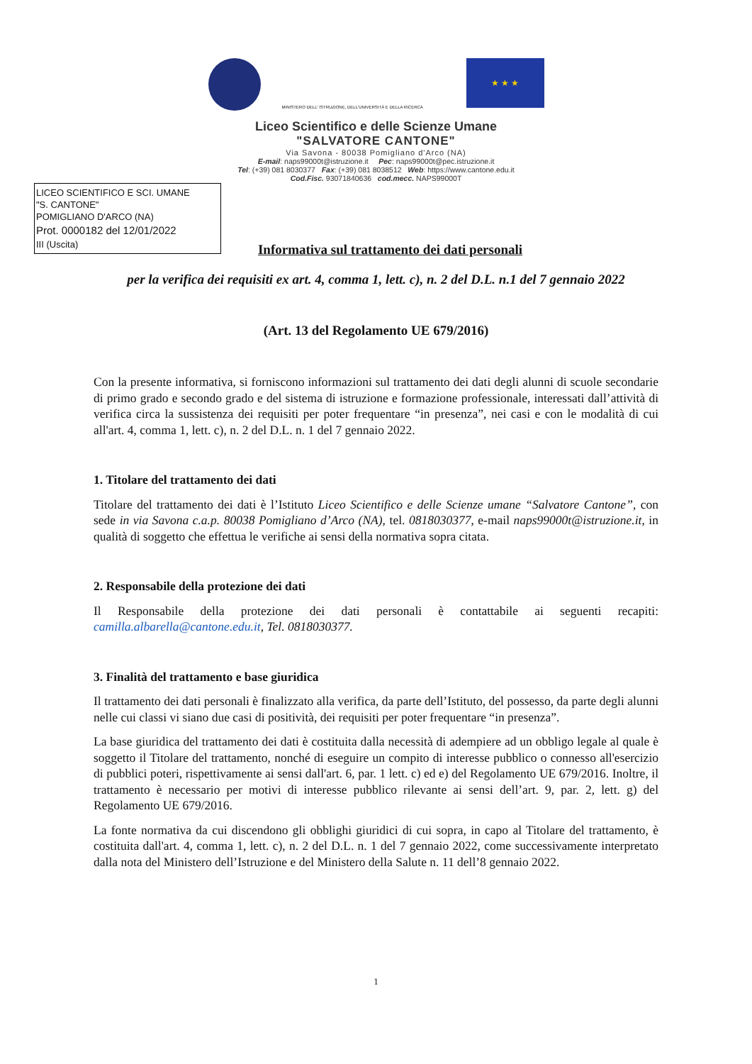MINISTERO DELL' ISTRUZIONE, DELL'UNIVERSITÀ E DELLA RICERCA
★ ★ ★
Liceo Scientifico e delle Scienze Umane
"SALVATORE CANTONE"
Via Savona - 80038 Pomigliano d'Arco (NA)
E-mail: naps99000t@istruzione.it Pec: naps99000t@pec.istruzione.it
Tel: (+39) 081 8030377 Fax: (+39) 081 8038512 Web: https://www.cantone.edu.it
Cod.Fisc. 93071840636 cod.mecc. NAPS99000T
LICEO SCIENTIFICO E SCI. UMANE
"S. CANTONE"
POMIGLIANO D'ARCO (NA)
Prot. 0000182 del 12/01/2022
III (Uscita)
Informativa sul trattamento dei dati personali
per la verifica dei requisiti ex art. 4, comma 1, lett. c), n. 2 del D.L. n.1 del 7 gennaio 2022
(Art. 13 del Regolamento UE 679/2016)
Con la presente informativa, si forniscono informazioni sul trattamento dei dati degli alunni di scuole secondarie di primo grado e secondo grado e del sistema di istruzione e formazione professionale, interessati dall’attività di verifica circa la sussistenza dei requisiti per poter frequentare “in presenza”, nei casi e con le modalità di cui all'art. 4, comma 1, lett. c), n. 2 del D.L. n. 1 del 7 gennaio 2022.
1. Titolare del trattamento dei dati
Titolare del trattamento dei dati è l’Istituto Liceo Scientifico e delle Scienze umane “Salvatore Cantone”, con sede in via Savona c.a.p. 80038 Pomigliano d’Arco (NA), tel. 0818030377, e-mail naps99000t@istruzione.it, in qualità di soggetto che effettua le verifiche ai sensi della normativa sopra citata.
2. Responsabile della protezione dei dati
Il Responsabile della protezione dei dati personali è contattabile ai seguenti recapiti: camilla.albarella@cantone.edu.it, Tel. 0818030377.
3. Finalità del trattamento e base giuridica
Il trattamento dei dati personali è finalizzato alla verifica, da parte dell’Istituto, del possesso, da parte degli alunni nelle cui classi vi siano due casi di positività, dei requisiti per poter frequentare “in presenza”.
La base giuridica del trattamento dei dati è costituita dalla necessità di adempiere ad un obbligo legale al quale è soggetto il Titolare del trattamento, nonché di eseguire un compito di interesse pubblico o connesso all'esercizio di pubblici poteri, rispettivamente ai sensi dall'art. 6, par. 1 lett. c) ed e) del Regolamento UE 679/2016. Inoltre, il trattamento è necessario per motivi di interesse pubblico rilevante ai sensi dell’art. 9, par. 2, lett. g) del Regolamento UE 679/2016.
La fonte normativa da cui discendono gli obblighi giuridici di cui sopra, in capo al Titolare del trattamento, è costituita dall'art. 4, comma 1, lett. c), n. 2 del D.L. n. 1 del 7 gennaio 2022, come successivamente interpretato dalla nota del Ministero dell’Istruzione e del Ministero della Salute n. 11 dell’8 gennaio 2022.
1